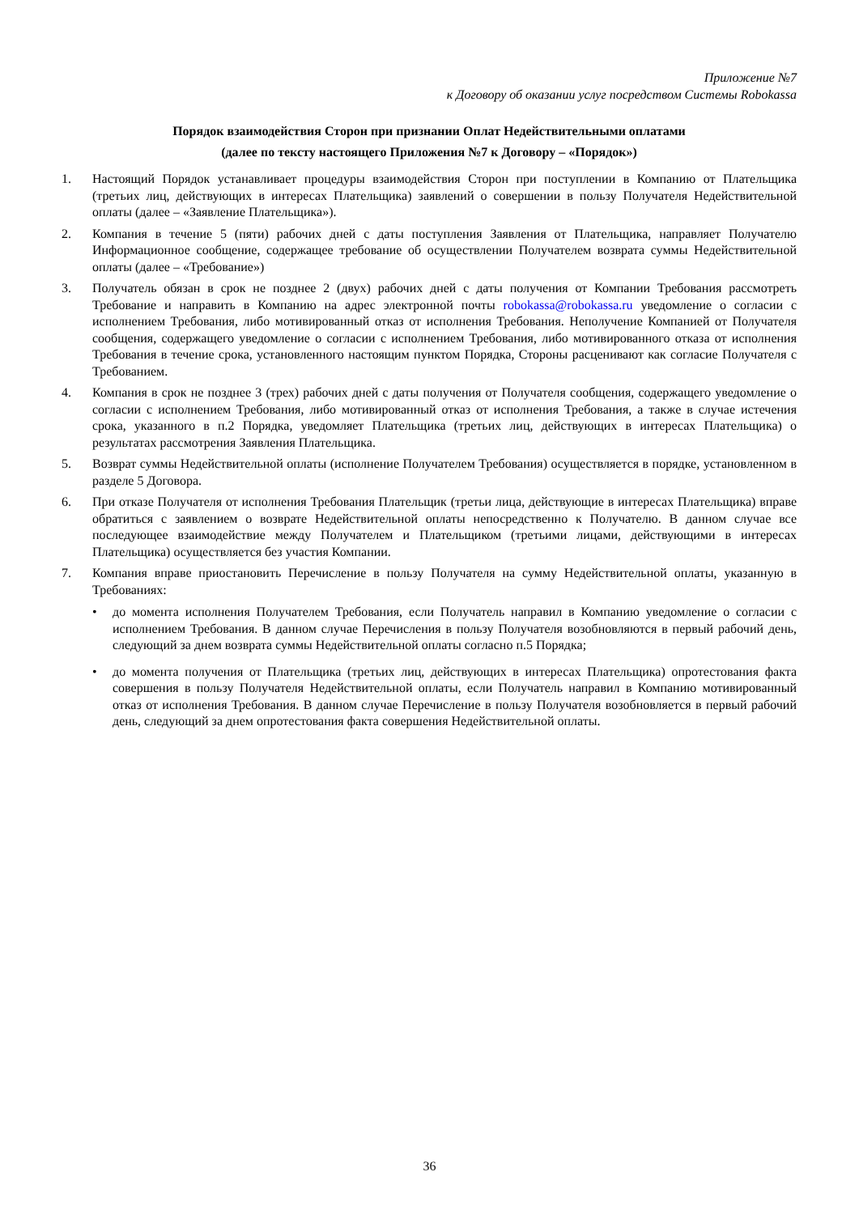Приложение №7
к Договору об оказании услуг посредством Системы Robokassa
Порядок взаимодействия Сторон при признании Оплат Недействительными оплатами
(далее по тексту настоящего Приложения №7 к Договору – «Порядок»)
1. Настоящий Порядок устанавливает процедуры взаимодействия Сторон при поступлении в Компанию от Плательщика (третьих лиц, действующих в интересах Плательщика) заявлений о совершении в пользу Получателя Недействительной оплаты (далее – «Заявление Плательщика»).
2. Компания в течение 5 (пяти) рабочих дней с даты поступления Заявления от Плательщика, направляет Получателю Информационное сообщение, содержащее требование об осуществлении Получателем возврата суммы Недействительной оплаты (далее – «Требование»)
3. Получатель обязан в срок не позднее 2 (двух) рабочих дней с даты получения от Компании Требования рассмотреть Требование и направить в Компанию на адрес электронной почты robokassa@robokassa.ru уведомление о согласии с исполнением Требования, либо мотивированный отказ от исполнения Требования. Неполучение Компанией от Получателя сообщения, содержащего уведомление о согласии с исполнением Требования, либо мотивированного отказа от исполнения Требования в течение срока, установленного настоящим пунктом Порядка, Стороны расценивают как согласие Получателя с Требованием.
4. Компания в срок не позднее 3 (трех) рабочих дней с даты получения от Получателя сообщения, содержащего уведомление о согласии с исполнением Требования, либо мотивированный отказ от исполнения Требования, а также в случае истечения срока, указанного в п.2 Порядка, уведомляет Плательщика (третьих лиц, действующих в интересах Плательщика) о результатах рассмотрения Заявления Плательщика.
5. Возврат суммы Недействительной оплаты (исполнение Получателем Требования) осуществляется в порядке, установленном в разделе 5 Договора.
6. При отказе Получателя от исполнения Требования Плательщик (третьи лица, действующие в интересах Плательщика) вправе обратиться с заявлением о возврате Недействительной оплаты непосредственно к Получателю. В данном случае все последующее взаимодействие между Получателем и Плательщиком (третьими лицами, действующими в интересах Плательщика) осуществляется без участия Компании.
7. Компания вправе приостановить Перечисление в пользу Получателя на сумму Недействительной оплаты, указанную в Требованиях:
• до момента исполнения Получателем Требования, если Получатель направил в Компанию уведомление о согласии с исполнением Требования. В данном случае Перечисления в пользу Получателя возобновляются в первый рабочий день, следующий за днем возврата суммы Недействительной оплаты согласно п.5 Порядка;
• до момента получения от Плательщика (третьих лиц, действующих в интересах Плательщика) опротестования факта совершения в пользу Получателя Недействительной оплаты, если Получатель направил в Компанию мотивированный отказ от исполнения Требования. В данном случае Перечисление в пользу Получателя возобновляется в первый рабочий день, следующий за днем опротестования факта совершения Недействительной оплаты.
36